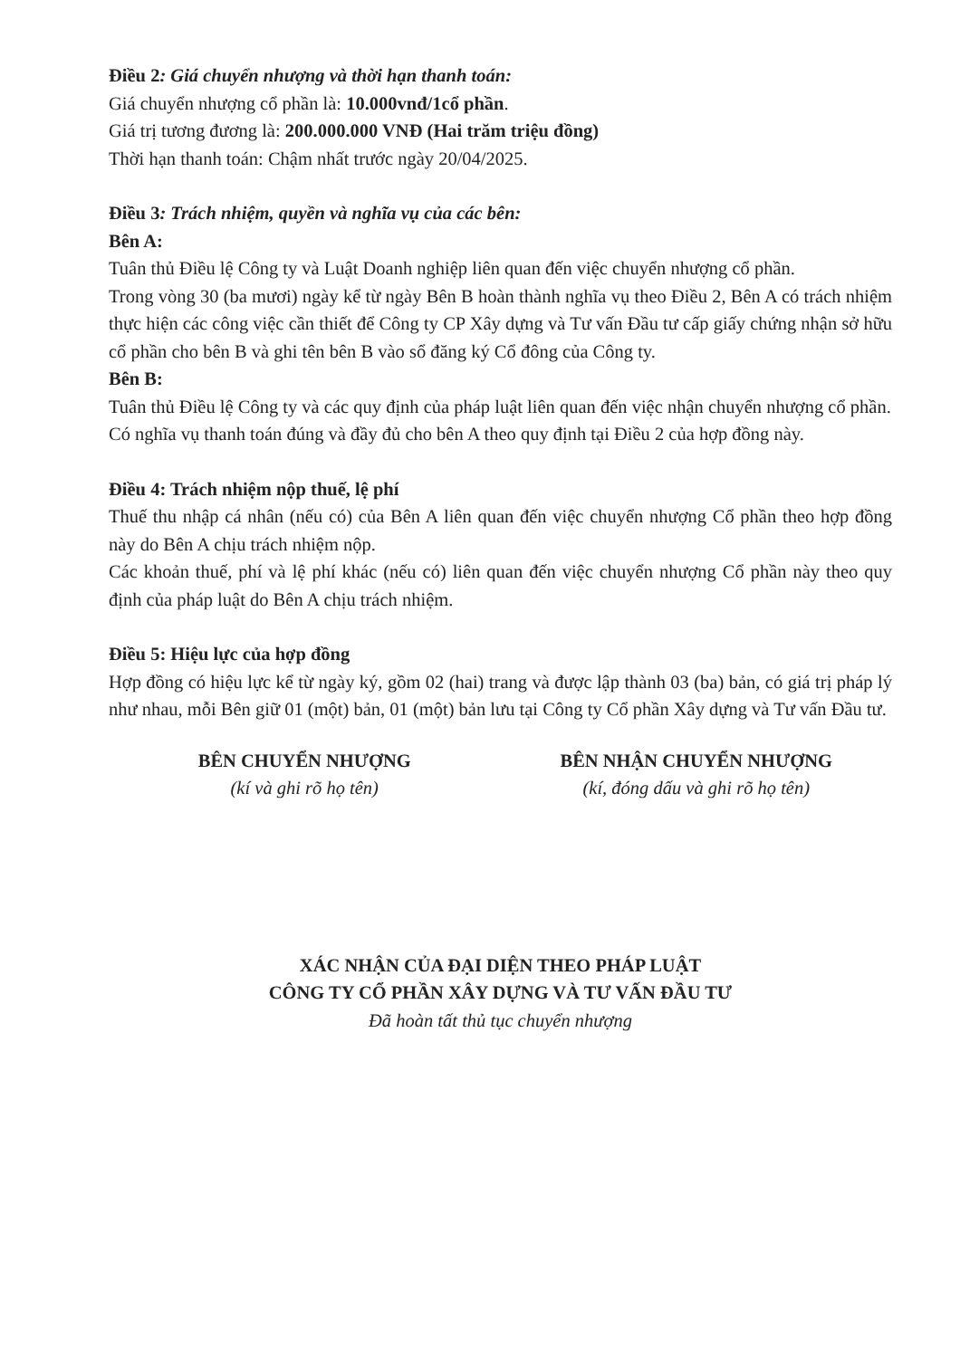Điều 2: Giá chuyển nhượng và thời hạn thanh toán:
Giá chuyển nhượng cổ phần là: 10.000vnđ/1cổ phần.
Giá trị tương đương là: 200.000.000 VNĐ (Hai trăm triệu đồng)
Thời hạn thanh toán: Chậm nhất trước ngày 20/04/2025.
Điều 3: Trách nhiệm, quyền và nghĩa vụ của các bên:
Bên A:
Tuân thủ Điều lệ Công ty và Luật Doanh nghiệp liên quan đến việc chuyển nhượng cổ phần.
Trong vòng 30 (ba mươi) ngày kể từ ngày Bên B hoàn thành nghĩa vụ theo Điều 2, Bên A có trách nhiệm thực hiện các công việc cần thiết để Công ty CP Xây dựng và Tư vấn Đầu tư cấp giấy chứng nhận sở hữu cổ phần cho bên B và ghi tên bên B vào sổ đăng ký Cổ đông của Công ty.
Bên B:
Tuân thủ Điều lệ Công ty và các quy định của pháp luật liên quan đến việc nhận chuyển nhượng cổ phần.
Có nghĩa vụ thanh toán đúng và đầy đủ cho bên A theo quy định tại Điều 2 của hợp đồng này.
Điều 4: Trách nhiệm nộp thuế, lệ phí
Thuế thu nhập cá nhân (nếu có) của Bên A liên quan đến việc chuyển nhượng Cổ phần theo hợp đồng này do Bên A chịu trách nhiệm nộp.
Các khoản thuế, phí và lệ phí khác (nếu có) liên quan đến việc chuyển nhượng Cổ phần này theo quy định của pháp luật do Bên A chịu trách nhiệm.
Điều 5: Hiệu lực của hợp đồng
Hợp đồng có hiệu lực kể từ ngày ký, gồm 02 (hai) trang và được lập thành 03 (ba) bản, có giá trị pháp lý như nhau, mỗi Bên giữ 01 (một) bản, 01 (một) bản lưu tại Công ty Cổ phần Xây dựng và Tư vấn Đầu tư.
BÊN CHUYỂN NHƯỢNG
(kí và ghi rõ họ tên)
BÊN NHẬN CHUYỂN NHƯỢNG
(kí, đóng dấu và ghi rõ họ tên)
XÁC NHẬN CỦA ĐẠI DIỆN THEO PHÁP LUẬT
CÔNG TY CỔ PHẦN XÂY DỰNG VÀ TƯ VẤN ĐẦU TƯ
Đã hoàn tất thủ tục chuyển nhượng